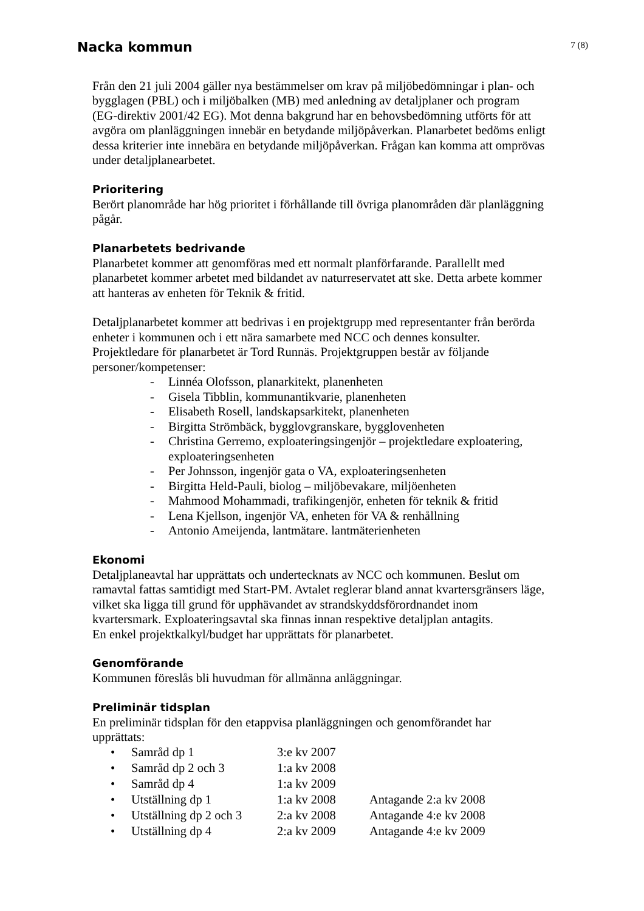Nacka kommun
7 (8)
Från den 21 juli 2004 gäller nya bestämmelser om krav på miljöbedömningar i plan- och bygglagen (PBL) och i miljöbalken (MB) med anledning av detaljplaner och program (EG-direktiv 2001/42 EG). Mot denna bakgrund har en behovsbedömning utförts för att avgöra om planläggningen innebär en betydande miljöpåverkan. Planarbetet bedöms enligt dessa kriterier inte innebära en betydande miljöpåverkan. Frågan kan komma att omprövas under detaljplanearbetet.
Prioritering
Berört planområde har hög prioritet i förhållande till övriga planområden där planläggning pågår.
Planarbetets bedrivande
Planarbetet kommer att genomföras med ett normalt planförfarande. Parallellt med planarbetet kommer arbetet med bildandet av naturreservatet att ske. Detta arbete kommer att hanteras av enheten för Teknik & fritid.
Detaljplanarbetet kommer att bedrivas i en projektgrupp med representanter från berörda enheter i kommunen och i ett nära samarbete med NCC och dennes konsulter. Projektledare för planarbetet är Tord Runnäs. Projektgruppen består av följande personer/kompetenser:
- Linnéa Olofsson, planarkitekt, planenheten
- Gisela Tibblin, kommunantikvarie, planenheten
- Elisabeth Rosell, landskapsarkitekt, planenheten
- Birgitta Strömbäck, bygglovgranskare, bygglovenheten
- Christina Gerremo, exploateringsingenjör – projektledare exploatering, exploateringsenheten
- Per Johnsson, ingenjör gata o VA, exploateringsenheten
- Birgitta Held-Pauli, biolog – miljöbevakare, miljöenheten
- Mahmood Mohammadi, trafikingenjör, enheten för teknik & fritid
- Lena Kjellson, ingenjör VA, enheten för VA & renhållning
- Antonio Ameijenda, lantmätare. lantmäterienheten
Ekonomi
Detaljplaneavtal har upprättats och undertecknats av NCC och kommunen. Beslut om ramavtal fattas samtidigt med Start-PM. Avtalet reglerar bland annat kvartersgränsers läge, vilket ska ligga till grund för upphävandet av strandskyddsförordnandet inom kvartersmark. Exploateringsavtal ska finnas innan respektive detaljplan antagits.
En enkel projektkalkyl/budget har upprättats för planarbetet.
Genomförande
Kommunen föreslås bli huvudman för allmänna anläggningar.
Preliminär tidsplan
En preliminär tidsplan för den etappvisa planläggningen och genomförandet har upprättats:
| • | Samråd dp 1 | 3:e kv 2007 | |
| • | Samråd dp 2 och 3 | 1:a kv 2008 | |
| • | Samråd dp 4 | 1:a kv 2009 | |
| • | Utställning dp 1 | 1:a kv 2008 | Antagande 2:a kv 2008 |
| • | Utställning dp 2 och 3 | 2:a kv 2008 | Antagande 4:e kv 2008 |
| • | Utställning dp 4 | 2:a kv 2009 | Antagande 4:e kv 2009 |